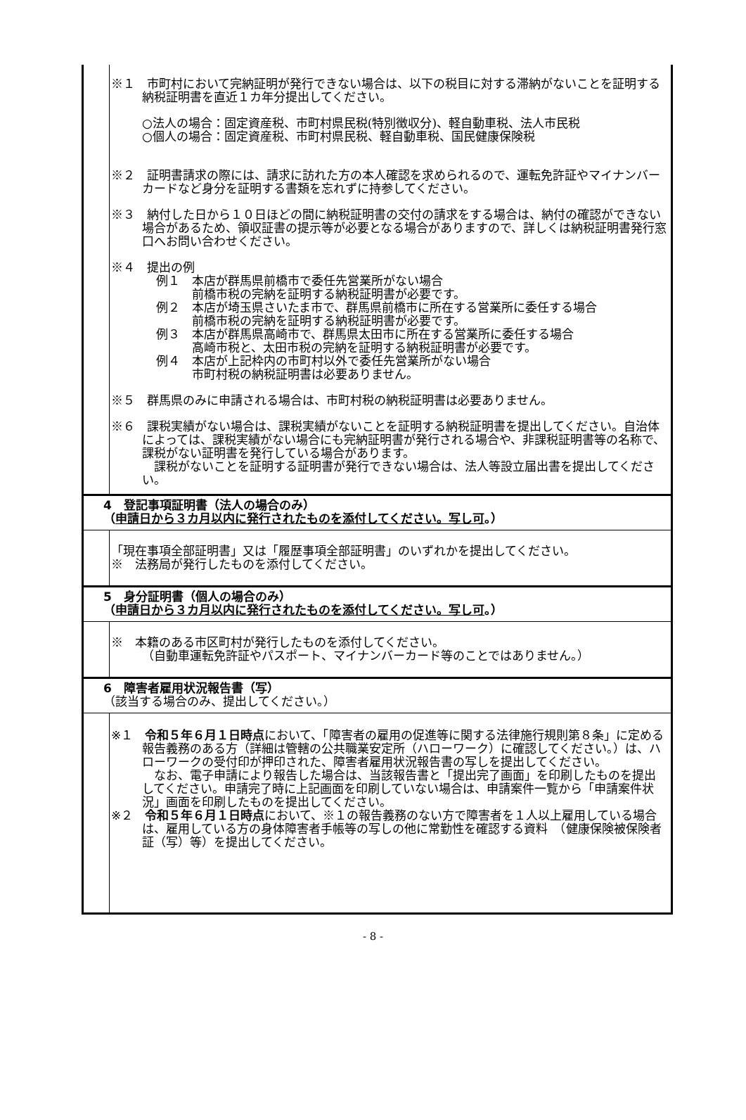※１　市町村において完納証明が発行できない場合は、以下の税目に対する滞納がないことを証明する納税証明書を直近１カ年分提出してください。
○法人の場合：固定資産税、市町村県民税(特別徴収分)、軽自動車税、法人市民税
○個人の場合：固定資産税、市町村県民税、軽自動車税、国民健康保険税
※２　証明書請求の際には、請求に訪れた方の本人確認を求められるので、運転免許証やマイナンバーカードなど身分を証明する書類を忘れずに持参してください。
※３　納付した日から１０日ほどの間に納税証明書の交付の請求をする場合は、納付の確認ができない場合があるため、領収証書の提示等が必要となる場合がありますので、詳しくは納税証明書発行窓口へお問い合わせください。
※４　提出の例
例１　本店が群馬県前橋市で委任先営業所がない場合
　　　前橋市税の完納を証明する納税証明書が必要です。
例２　本店が埼玉県さいたま市で、群馬県前橋市に所在する営業所に委任する場合
　　　前橋市税の完納を証明する納税証明書が必要です。
例３　本店が群馬県高崎市で、群馬県太田市に所在する営業所に委任する場合
　　　高崎市税と、太田市税の完納を証明する納税証明書が必要です。
例４　本店が上記枠内の市町村以外で委任先営業所がない場合
　　　市町村税の納税証明書は必要ありません。
※５　群馬県のみに申請される場合は、市町村税の納税証明書は必要ありません。
※６　課税実績がない場合は、課税実績がないことを証明する納税証明書を提出してください。自治体によっては、課税実績がない場合にも完納証明書が発行される場合や、非課税証明書等の名称で、課税がない証明書を発行している場合があります。
　課税がないことを証明する証明書が発行できない場合は、法人等設立届出書を提出してください。
4　登記事項証明書（法人の場合のみ）
（申請日から３カ月以内に発行されたものを添付してください。写し可。）
「現在事項全部証明書」又は「履歴事項全部証明書」のいずれかを提出してください。
※　法務局が発行したものを添付してください。
5　身分証明書（個人の場合のみ）
（申請日から３カ月以内に発行されたものを添付してください。写し可。）
※　本籍のある市区町村が発行したものを添付してください。
（自動車運転免許証やパスポート、マイナンバーカード等のことではありません。）
6　障害者雇用状況報告書（写）
（該当する場合のみ、提出してください。）
※１　令和５年６月１日時点において、「障害者の雇用の促進等に関する法律施行規則第８条」に定める報告義務のある方（詳細は管轄の公共職業安定所（ハローワーク）に確認してください。）は、ハローワークの受付印が押印された、障害者雇用状況報告書の写しを提出してください。
　なお、電子申請により報告した場合は、当該報告書と「提出完了画面」を印刷したものを提出してください。申請完了時に上記画面を印刷していない場合は、申請案件一覧から「申請案件状況」画面を印刷したものを提出してください。
※２　令和５年６月１日時点において、※１の報告義務のない方で障害者を１人以上雇用している場合は、雇用している方の身体障害者手帳等の写しの他に常勤性を確認する資料　（健康保険被保険者証（写）等）を提出してください。
- 8 -